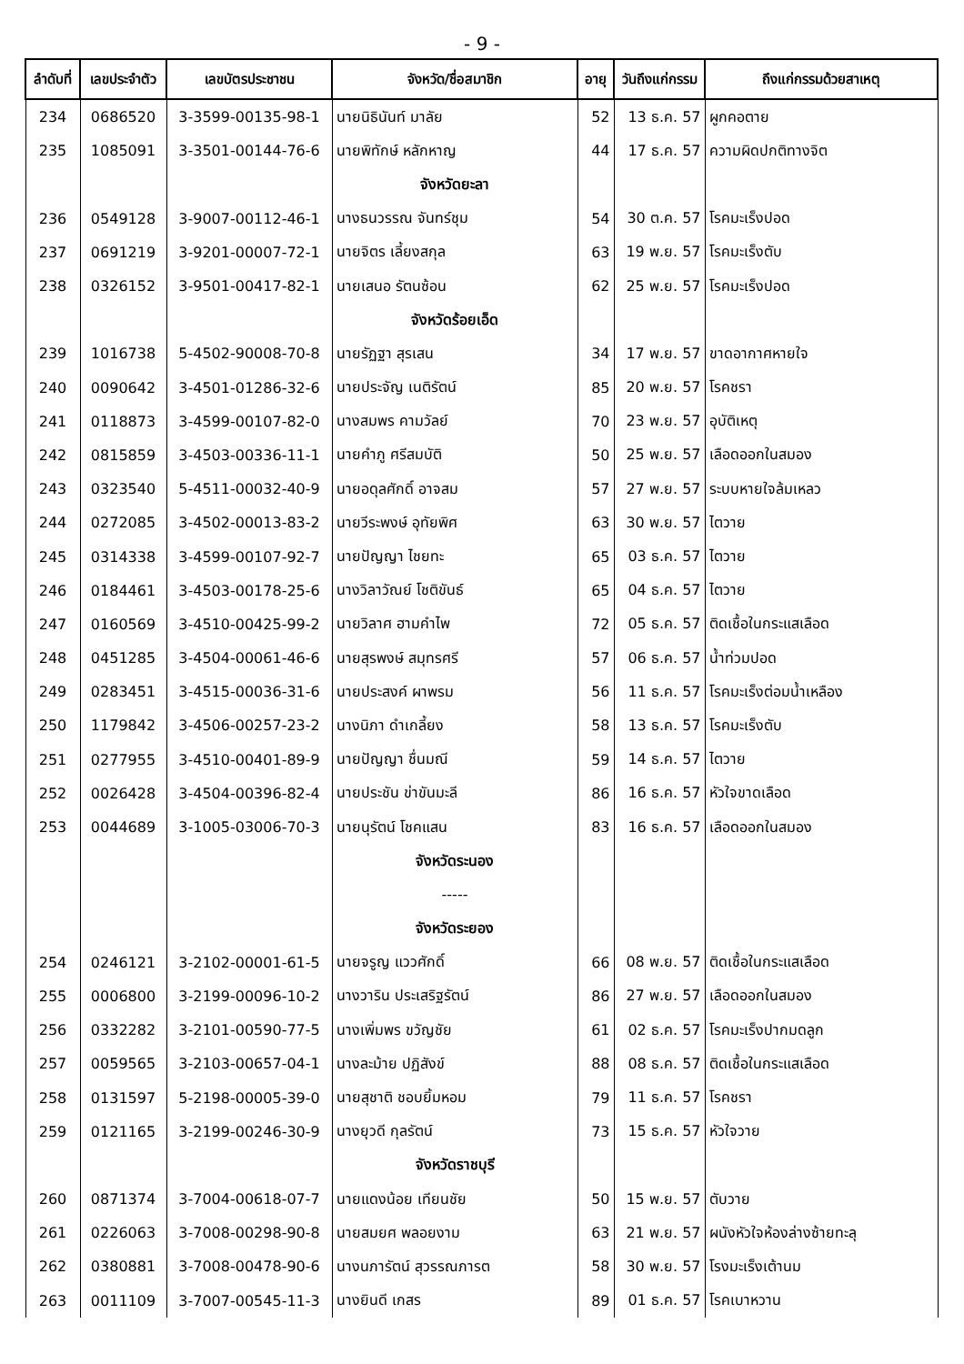- 9 -
| ลำดับที่ | เลขประจำตัว | เลขบัตรประชาชน | จังหวัด/ชื่อสมาชิก | อายุ | วันถึงแก่กรรม | ถึงแก่กรรมด้วยสาเหตุ |
| --- | --- | --- | --- | --- | --- | --- |
| 234 | 0686520 | 3-3599-00135-98-1 | นายนิธินันท์ มาลัย | 52 | 13 ธ.ค. 57 | ผูกคอตาย |
| 235 | 1085091 | 3-3501-00144-76-6 | นายพิทักษ์ หลักหาญ | 44 | 17 ธ.ค. 57 | ความผิดปกติทางจิต |
| | | | จังหวัดยะลา | | | |
| 236 | 0549128 | 3-9007-00112-46-1 | นางธนวรรณ จันทร์ชุม | 54 | 30 ต.ค. 57 | โรคมะเร็งปอด |
| 237 | 0691219 | 3-9201-00007-72-1 | นายจิตร เลี้ยงสกุล | 63 | 19 พ.ย. 57 | โรคมะเร็งตับ |
| 238 | 0326152 | 3-9501-00417-82-1 | นายเสนอ รัตนซ้อน | 62 | 25 พ.ย. 57 | โรคมะเร็งปอด |
| | | | จังหวัดร้อยเอ็ด | | | |
| 239 | 1016738 | 5-4502-90008-70-8 | นายรัฏฐา สุรเสน | 34 | 17 พ.ย. 57 | ขาดอากาศหายใจ |
| 240 | 0090642 | 3-4501-01286-32-6 | นายประจัญ เนติรัตน์ | 85 | 20 พ.ย. 57 | โรคชรา |
| 241 | 0118873 | 3-4599-00107-82-0 | นางสมพร คามวัลย์ | 70 | 23 พ.ย. 57 | อุบัติเหตุ |
| 242 | 0815859 | 3-4503-00336-11-1 | นายคำภู ศรีสมบัติ | 50 | 25 พ.ย. 57 | เลือดออกในสมอง |
| 243 | 0323540 | 5-4511-00032-40-9 | นายอดุลศักดิ์ อาจสม | 57 | 27 พ.ย. 57 | ระบบหายใจล้มเหลว |
| 244 | 0272085 | 3-4502-00013-83-2 | นายวีระพงษ์ อุทัยพิศ | 63 | 30 พ.ย. 57 | ไตวาย |
| 245 | 0314338 | 3-4599-00107-92-7 | นายปัญญา ไชยทะ | 65 | 03 ธ.ค. 57 | ไตวาย |
| 246 | 0184461 | 3-4503-00178-25-6 | นางวิลาวัณย์ โชติขันธ์ | 65 | 04 ธ.ค. 57 | ไตวาย |
| 247 | 0160569 | 3-4510-00425-99-2 | นายวิลาศ ฮามคำไพ | 72 | 05 ธ.ค. 57 | ติดเชื้อในกระแสเลือด |
| 248 | 0451285 | 3-4504-00061-46-6 | นายสุรพงษ์ สมุทรศรี | 57 | 06 ธ.ค. 57 | น้ำท่วมปอด |
| 249 | 0283451 | 3-4515-00036-31-6 | นายประสงค์ ผาพรม | 56 | 11 ธ.ค. 57 | โรคมะเร็งต่อมน้ำเหลือง |
| 250 | 1179842 | 3-4506-00257-23-2 | นางนิภา ดำเกลี้ยง | 58 | 13 ธ.ค. 57 | โรคมะเร็งตับ |
| 251 | 0277955 | 3-4510-00401-89-9 | นายปัญญา ชื่นมณี | 59 | 14 ธ.ค. 57 | ไตวาย |
| 252 | 0026428 | 3-4504-00396-82-4 | นายประชัน ข่าขันมะลี | 86 | 16 ธ.ค. 57 | หัวใจขาดเลือด |
| 253 | 0044689 | 3-1005-03006-70-3 | นายนุรัตน์ โชคแสน | 83 | 16 ธ.ค. 57 | เลือดออกในสมอง |
| | | | จังหวัดระนอง | | | |
| | | | ----- | | | |
| | | | จังหวัดระยอง | | | |
| 254 | 0246121 | 3-2102-00001-61-5 | นายจรูญ แววศักดิ์ | 66 | 08 พ.ย. 57 | ติดเชื้อในกระแสเลือด |
| 255 | 0006800 | 3-2199-00096-10-2 | นางวาริน ประเสริฐรัตน์ | 86 | 27 พ.ย. 57 | เลือดออกในสมอง |
| 256 | 0332282 | 3-2101-00590-77-5 | นางเพิ่มพร ขวัญชัย | 61 | 02 ธ.ค. 57 | โรคมะเร็งปากมดลูก |
| 257 | 0059565 | 3-2103-00657-04-1 | นางละม้าย ปฏิสังข์ | 88 | 08 ธ.ค. 57 | ติดเชื้อในกระแสเลือด |
| 258 | 0131597 | 5-2198-00005-39-0 | นายสุชาติ ชอบยิ้มหอม | 79 | 11 ธ.ค. 57 | โรคชรา |
| 259 | 0121165 | 3-2199-00246-30-9 | นางยุวดี กุลรัตน์ | 73 | 15 ธ.ค. 57 | หัวใจวาย |
| | | | จังหวัดราชบุรี | | | |
| 260 | 0871374 | 3-7004-00618-07-7 | นายแดงน้อย เทียนชัย | 50 | 15 พ.ย. 57 | ตับวาย |
| 261 | 0226063 | 3-7008-00298-90-8 | นายสมยศ พลอยงาม | 63 | 21 พ.ย. 57 | ผนังหัวใจห้องล่างซ้ายทะลุ |
| 262 | 0380881 | 3-7008-00478-90-6 | นางนภารัตน์ สุวรรณภารต | 58 | 30 พ.ย. 57 | โรงมะเร็งเต้านม |
| 263 | 0011109 | 3-7007-00545-11-3 | นางยินดี เกสร | 89 | 01 ธ.ค. 57 | โรคเบาหวาน |